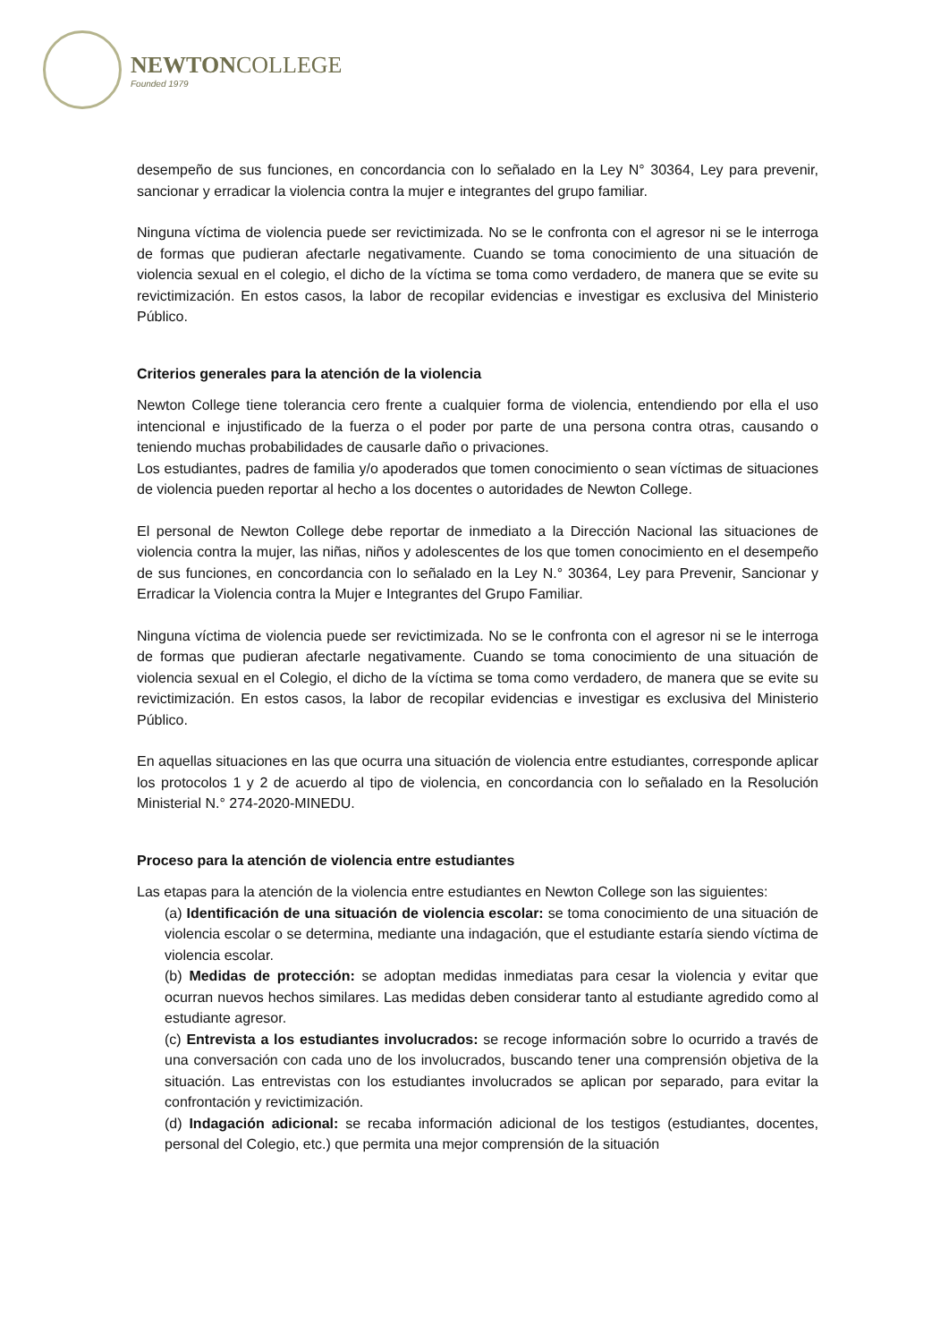NEWTON COLLEGE
Founded 1979
desempeño de sus funciones, en concordancia con lo señalado en la Ley N° 30364, Ley para prevenir, sancionar y erradicar la violencia contra la mujer e integrantes del grupo familiar.
Ninguna víctima de violencia puede ser revictimizada. No se le confronta con el agresor ni se le interroga de formas que pudieran afectarle negativamente. Cuando se toma conocimiento de una situación de violencia sexual en el colegio, el dicho de la víctima se toma como verdadero, de manera que se evite su revictimización. En estos casos, la labor de recopilar evidencias e investigar es exclusiva del Ministerio Público.
Criterios generales para la atención de la violencia
Newton College tiene tolerancia cero frente a cualquier forma de violencia, entendiendo por ella el uso intencional e injustificado de la fuerza o el poder por parte de una persona contra otras, causando o teniendo muchas probabilidades de causarle daño o privaciones.
Los estudiantes, padres de familia y/o apoderados que tomen conocimiento o sean víctimas de situaciones de violencia pueden reportar al hecho a los docentes o autoridades de Newton College.
El personal de Newton College debe reportar de inmediato a la Dirección Nacional las situaciones de violencia contra la mujer, las niñas, niños y adolescentes de los que tomen conocimiento en el desempeño de sus funciones, en concordancia con lo señalado en la Ley N.° 30364, Ley para Prevenir, Sancionar y Erradicar la Violencia contra la Mujer e Integrantes del Grupo Familiar.
Ninguna víctima de violencia puede ser revictimizada. No se le confronta con el agresor ni se le interroga de formas que pudieran afectarle negativamente. Cuando se toma conocimiento de una situación de violencia sexual en el Colegio, el dicho de la víctima se toma como verdadero, de manera que se evite su revictimización. En estos casos, la labor de recopilar evidencias e investigar es exclusiva del Ministerio Público.
En aquellas situaciones en las que ocurra una situación de violencia entre estudiantes, corresponde aplicar los protocolos 1 y 2 de acuerdo al tipo de violencia, en concordancia con lo señalado en la Resolución Ministerial N.° 274-2020-MINEDU.
Proceso para la atención de violencia entre estudiantes
Las etapas para la atención de la violencia entre estudiantes en Newton College son las siguientes:
(a) Identificación de una situación de violencia escolar: se toma conocimiento de una situación de violencia escolar o se determina, mediante una indagación, que el estudiante estaría siendo víctima de violencia escolar.
(b) Medidas de protección: se adoptan medidas inmediatas para cesar la violencia y evitar que ocurran nuevos hechos similares. Las medidas deben considerar tanto al estudiante agredido como al estudiante agresor.
(c) Entrevista a los estudiantes involucrados: se recoge información sobre lo ocurrido a través de una conversación con cada uno de los involucrados, buscando tener una comprensión objetiva de la situación. Las entrevistas con los estudiantes involucrados se aplican por separado, para evitar la confrontación y revictimización.
(d) Indagación adicional: se recaba información adicional de los testigos (estudiantes, docentes, personal del Colegio, etc.) que permita una mejor comprensión de la situación